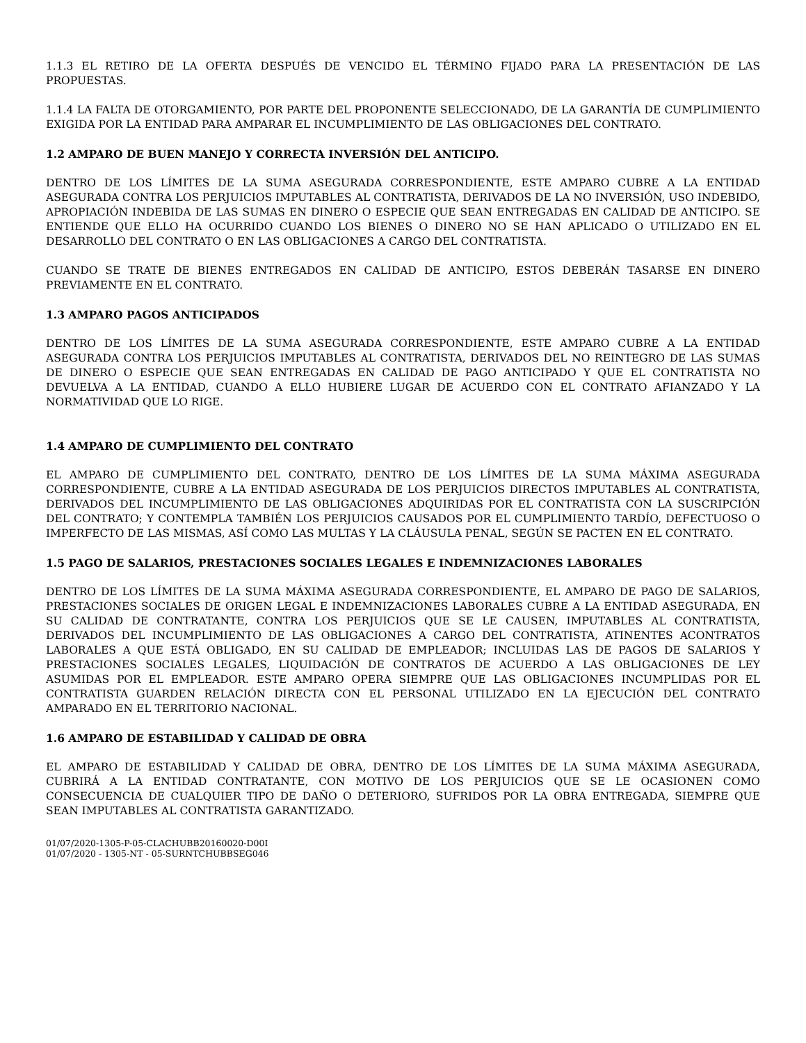1.1.3 EL RETIRO DE LA OFERTA DESPUÉS DE VENCIDO EL TÉRMINO FIJADO PARA LA PRESENTACIÓN DE LAS PROPUESTAS.
1.1.4 LA FALTA DE OTORGAMIENTO, POR PARTE DEL PROPONENTE SELECCIONADO, DE LA GARANTÍA DE CUMPLIMIENTO EXIGIDA POR LA ENTIDAD PARA AMPARAR EL INCUMPLIMIENTO DE LAS OBLIGACIONES DEL CONTRATO.
1.2 AMPARO DE BUEN MANEJO Y CORRECTA INVERSIÓN DEL ANTICIPO.
DENTRO DE LOS LÍMITES DE LA SUMA ASEGURADA CORRESPONDIENTE, ESTE AMPARO CUBRE A LA ENTIDAD ASEGURADA CONTRA LOS PERJUICIOS IMPUTABLES AL CONTRATISTA, DERIVADOS DE LA NO INVERSIÓN, USO INDEBIDO, APROPIACIÓN INDEBIDA DE LAS SUMAS EN DINERO O ESPECIE QUE SEAN ENTREGADAS EN CALIDAD DE ANTICIPO. SE ENTIENDE QUE ELLO HA OCURRIDO CUANDO LOS BIENES O DINERO NO SE HAN APLICADO O UTILIZADO EN EL DESARROLLO DEL CONTRATO O EN LAS OBLIGACIONES A CARGO DEL CONTRATISTA.
CUANDO SE TRATE DE BIENES ENTREGADOS EN CALIDAD DE ANTICIPO, ESTOS DEBERÁN TASARSE EN DINERO PREVIAMENTE EN EL CONTRATO.
1.3 AMPARO PAGOS ANTICIPADOS
DENTRO DE LOS LÍMITES DE LA SUMA ASEGURADA CORRESPONDIENTE, ESTE AMPARO CUBRE A LA ENTIDAD ASEGURADA CONTRA LOS PERJUICIOS IMPUTABLES AL CONTRATISTA, DERIVADOS DEL NO REINTEGRO DE LAS SUMAS DE DINERO O ESPECIE QUE SEAN ENTREGADAS EN CALIDAD DE PAGO ANTICIPADO Y QUE EL CONTRATISTA NO DEVUELVA A LA ENTIDAD, CUANDO A ELLO HUBIERE LUGAR DE ACUERDO CON EL CONTRATO AFIANZADO Y LA NORMATIVIDAD QUE LO RIGE.
1.4 AMPARO DE CUMPLIMIENTO DEL CONTRATO
EL AMPARO DE CUMPLIMIENTO DEL CONTRATO, DENTRO DE LOS LÍMITES DE LA SUMA MÁXIMA ASEGURADA CORRESPONDIENTE, CUBRE A LA ENTIDAD ASEGURADA DE LOS PERJUICIOS DIRECTOS IMPUTABLES AL CONTRATISTA, DERIVADOS DEL INCUMPLIMIENTO DE LAS OBLIGACIONES ADQUIRIDAS POR EL CONTRATISTA CON LA SUSCRIPCIÓN DEL CONTRATO; Y CONTEMPLA TAMBIÉN LOS PERJUICIOS CAUSADOS POR EL CUMPLIMIENTO TARDÍO, DEFECTUOSO O IMPERFECTO DE LAS MISMAS, ASÍ COMO LAS MULTAS Y LA CLÁUSULA PENAL, SEGÚN SE PACTEN EN EL CONTRATO.
1.5 PAGO DE SALARIOS, PRESTACIONES SOCIALES LEGALES E INDEMNIZACIONES LABORALES
DENTRO DE LOS LÍMITES DE LA SUMA MÁXIMA ASEGURADA CORRESPONDIENTE, EL AMPARO DE PAGO DE SALARIOS, PRESTACIONES SOCIALES DE ORIGEN LEGAL E INDEMNIZACIONES LABORALES CUBRE A LA ENTIDAD ASEGURADA, EN SU CALIDAD DE CONTRATANTE, CONTRA LOS PERJUICIOS QUE SE LE CAUSEN, IMPUTABLES AL CONTRATISTA, DERIVADOS DEL INCUMPLIMIENTO DE LAS OBLIGACIONES A CARGO DEL CONTRATISTA, ATINENTES ACONTRATOS LABORALES A QUE ESTÁ OBLIGADO, EN SU CALIDAD DE EMPLEADOR; INCLUIDAS LAS DE PAGOS DE SALARIOS Y PRESTACIONES SOCIALES LEGALES, LIQUIDACIÓN DE CONTRATOS DE ACUERDO A LAS OBLIGACIONES DE LEY ASUMIDAS POR EL EMPLEADOR. ESTE AMPARO OPERA SIEMPRE QUE LAS OBLIGACIONES INCUMPLIDAS POR EL CONTRATISTA GUARDEN RELACIÓN DIRECTA CON EL PERSONAL UTILIZADO EN LA EJECUCIÓN DEL CONTRATO AMPARADO EN EL TERRITORIO NACIONAL.
1.6 AMPARO DE ESTABILIDAD Y CALIDAD DE OBRA
EL AMPARO DE ESTABILIDAD Y CALIDAD DE OBRA, DENTRO DE LOS LÍMITES DE LA SUMA MÁXIMA ASEGURADA, CUBRIRÁ A LA ENTIDAD CONTRATANTE, CON MOTIVO DE LOS PERJUICIOS QUE SE LE OCASIONEN COMO CONSECUENCIA DE CUALQUIER TIPO DE DAÑO O DETERIORO, SUFRIDOS POR LA OBRA ENTREGADA, SIEMPRE QUE SEAN IMPUTABLES AL CONTRATISTA GARANTIZADO.
01/07/2020-1305-P-05-CLACHUBB20160020-D00I
01/07/2020 - 1305-NT - 05-SURNTCHUBBSEG046